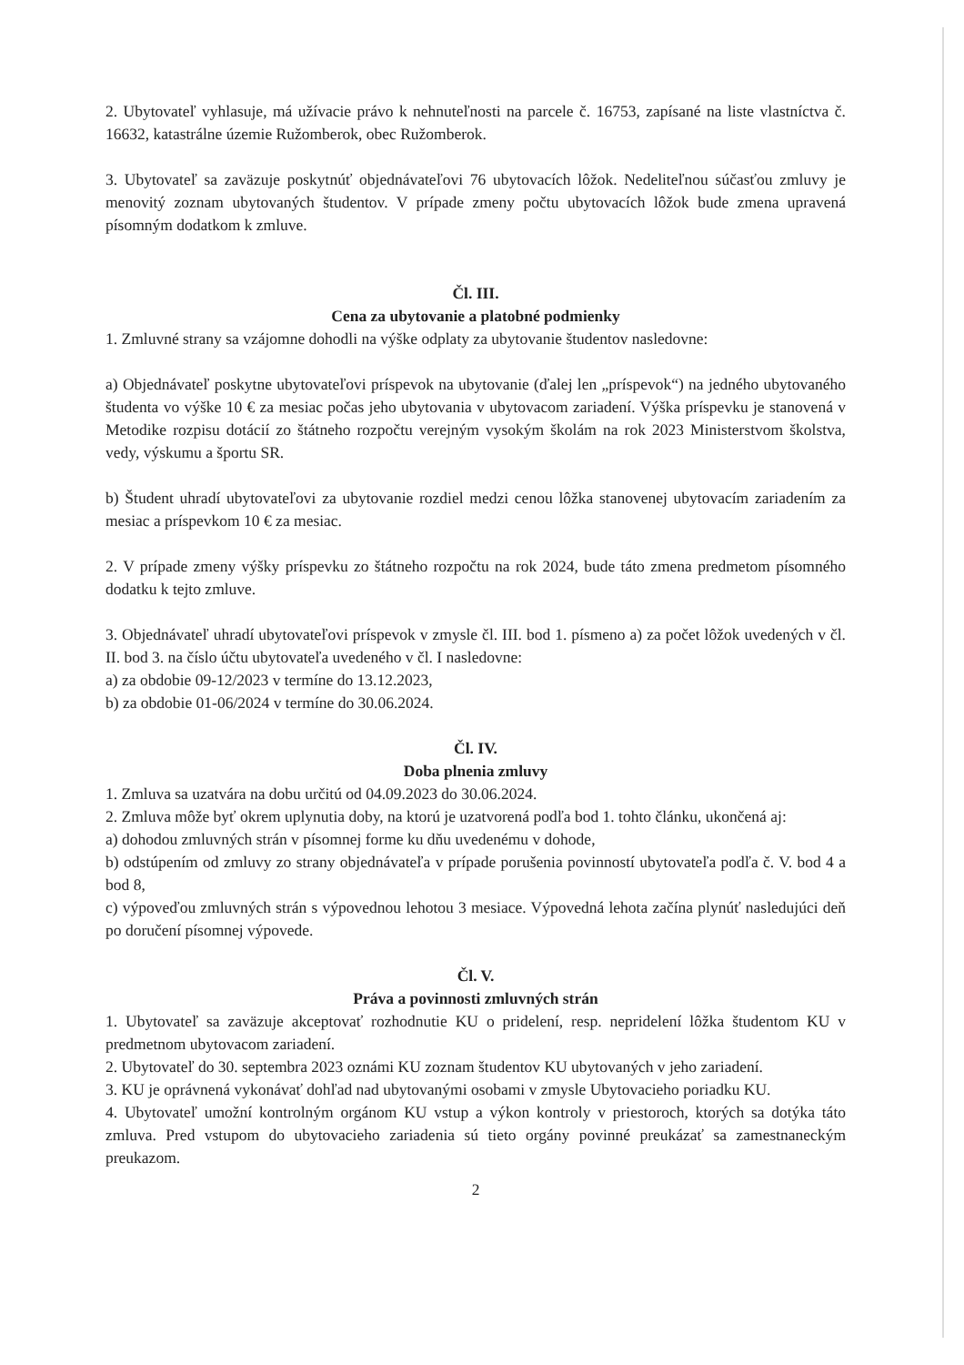2. Ubytovateľ vyhlasuje, má užívacie právo k nehnuteľnosti na parcele č. 16753, zapísané na liste vlastníctva č. 16632, katastrálne územie Ružomberok, obec Ružomberok.
3. Ubytovateľ sa zaväzuje poskytnúť objednávateľovi 76 ubytovacích lôžok. Nedeliteľnou súčasťou zmluvy je menovitý zoznam ubytovaných študentov. V prípade zmeny počtu ubytovacích lôžok bude zmena upravená písomným dodatkom k zmluve.
Čl. III.
Cena za ubytovanie a platobné podmienky
1. Zmluvné strany sa vzájomne dohodli na výške odplaty za ubytovanie študentov nasledovne:
a) Objednávateľ poskytne ubytovateľovi príspevok na ubytovanie (ďalej len „príspevok“) na jedného ubytovaného študenta vo výške 10 € za mesiac počas jeho ubytovania v ubytovacom zariadení. Výška príspevku je stanovená v Metodike rozpisu dotácií zo štátneho rozpočtu verejným vysokým školám na rok 2023 Ministerstvom školstva, vedy, výskumu a športu SR.
b) Študent uhradí ubytovateľovi za ubytovanie rozdiel medzi cenou lôžka stanovenej ubytovacím zariadením za mesiac a príspevkom 10 € za mesiac.
2. V prípade zmeny výšky príspevku zo štátneho rozpočtu na rok 2024, bude táto zmena predmetom písomného dodatku k tejto zmluve.
3. Objednávateľ uhradí ubytovateľovi príspevok v zmysle čl. III. bod 1. písmeno a) za počet lôžok uvedených v čl. II. bod 3. na číslo účtu ubytovateľa uvedeného v čl. I nasledovne:
a) za obdobie 09-12/2023 v termíne do 13.12.2023,
b) za obdobie 01-06/2024 v termíne do 30.06.2024.
Čl. IV.
Doba plnenia zmluvy
1. Zmluva sa uzatvára na dobu určitú od 04.09.2023 do 30.06.2024.
2. Zmluva môže byť okrem uplynutia doby, na ktorú je uzatvorená podľa bod 1. tohto článku, ukončená aj:
a) dohodou zmluvných strán v písomnej forme ku dňu uvedenému v dohode,
b) odstúpením od zmluvy zo strany objednávateľa v prípade porušenia povinností ubytovateľa podľa č. V. bod 4 a bod 8,
c) výpoveďou zmluvných strán s výpovednou lehotou 3 mesiace. Výpovedná lehota začína plynúť nasledujúci deň po doručení písomnej výpovede.
Čl. V.
Práva a povinnosti zmluvných strán
1. Ubytovateľ sa zaväzuje akceptovať rozhodnutie KU o pridelení, resp. nepridelení lôžka študentom KU v predmetnom ubytovacom zariadení.
2. Ubytovateľ do 30. septembra 2023 oznámi KU zoznam študentov KU ubytovaných v jeho zariadení.
3. KU je oprávnená vykonávať dohľad nad ubytovanými osobami v zmysle Ubytovacieho poriadku KU.
4. Ubytovateľ umožní kontrolným orgánom KU vstup a výkon kontroly v priestoroch, ktorých sa dotýka táto zmluva. Pred vstupom do ubytovacieho zariadenia sú tieto orgány povinné preukázať sa zamestnaneckým preukazom.
2